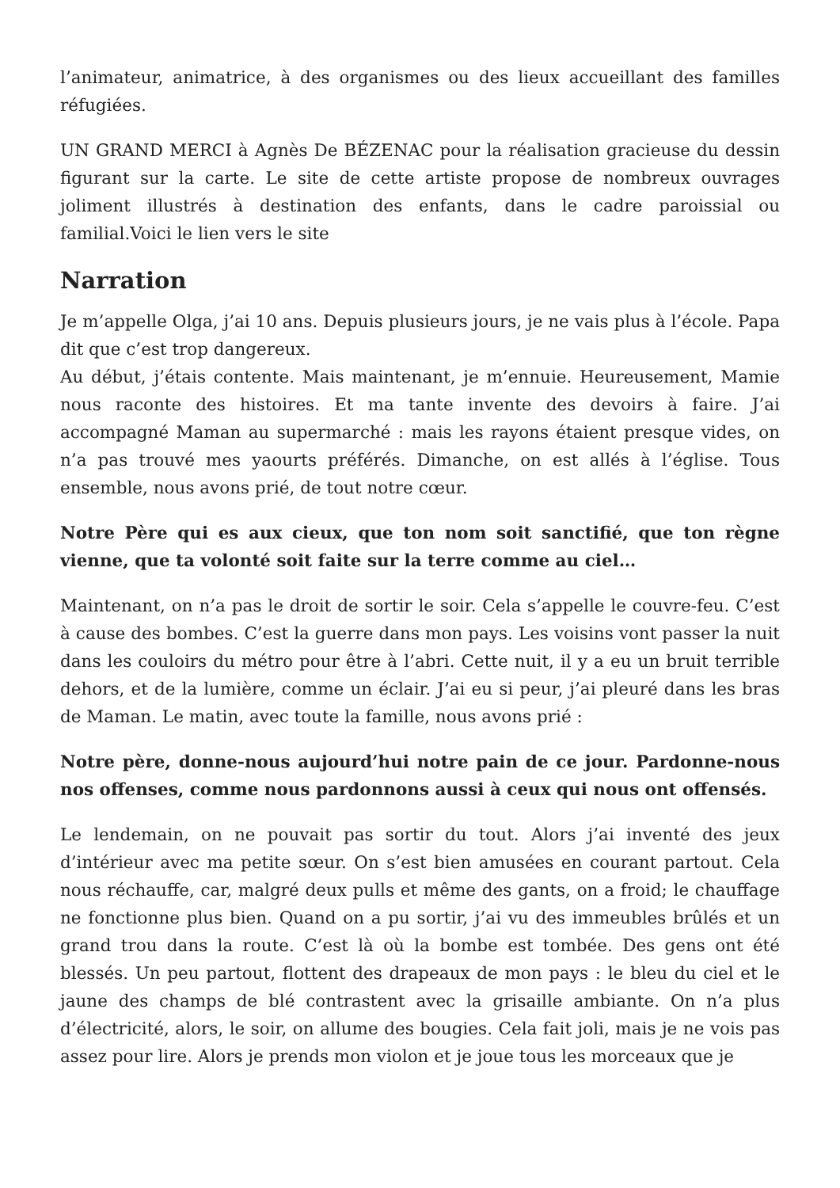l’animateur, animatrice, à des organismes ou des lieux accueillant des familles réfugiées.
UN GRAND MERCI à Agnès De BÉZENAC pour la réalisation gracieuse du dessin figurant sur la carte. Le site de cette artiste propose de nombreux ouvrages joliment illustrés à destination des enfants, dans le cadre paroissial ou familial.Voici le lien vers le site
Narration
Je m’appelle Olga, j’ai 10 ans. Depuis plusieurs jours, je ne vais plus à l’école. Papa dit que c’est trop dangereux.
Au début, j’étais contente. Mais maintenant, je m’ennuie. Heureusement, Mamie nous raconte des histoires. Et ma tante invente des devoirs à faire. J’ai accompagné Maman au supermarché : mais les rayons étaient presque vides, on n’a pas trouvé mes yaourts préférés. Dimanche, on est allés à l’église. Tous ensemble, nous avons prié, de tout notre cœur.
Notre Père qui es aux cieux, que ton nom soit sanctifié, que ton règne vienne, que ta volonté soit faite sur la terre comme au ciel…
Maintenant, on n’a pas le droit de sortir le soir. Cela s’appelle le couvre-feu. C’est à cause des bombes. C’est la guerre dans mon pays. Les voisins vont passer la nuit dans les couloirs du métro pour être à l’abri. Cette nuit, il y a eu un bruit terrible dehors, et de la lumière, comme un éclair. J’ai eu si peur, j’ai pleuré dans les bras de Maman. Le matin, avec toute la famille, nous avons prié :
Notre père, donne-nous aujourd’hui notre pain de ce jour. Pardonne-nous nos offenses, comme nous pardonnons aussi à ceux qui nous ont offensés.
Le lendemain, on ne pouvait pas sortir du tout. Alors j’ai inventé des jeux d’intérieur avec ma petite sœur. On s’est bien amusées en courant partout. Cela nous réchauffe, car, malgré deux pulls et même des gants, on a froid; le chauffage ne fonctionne plus bien. Quand on a pu sortir, j’ai vu des immeubles brûlés et un grand trou dans la route. C’est là où la bombe est tombée. Des gens ont été blessés. Un peu partout, flottent des drapeaux de mon pays : le bleu du ciel et le jaune des champs de blé contrastent avec la grisaille ambiante. On n’a plus d’électricité, alors, le soir, on allume des bougies. Cela fait joli, mais je ne vois pas assez pour lire. Alors je prends mon violon et je joue tous les morceaux que je